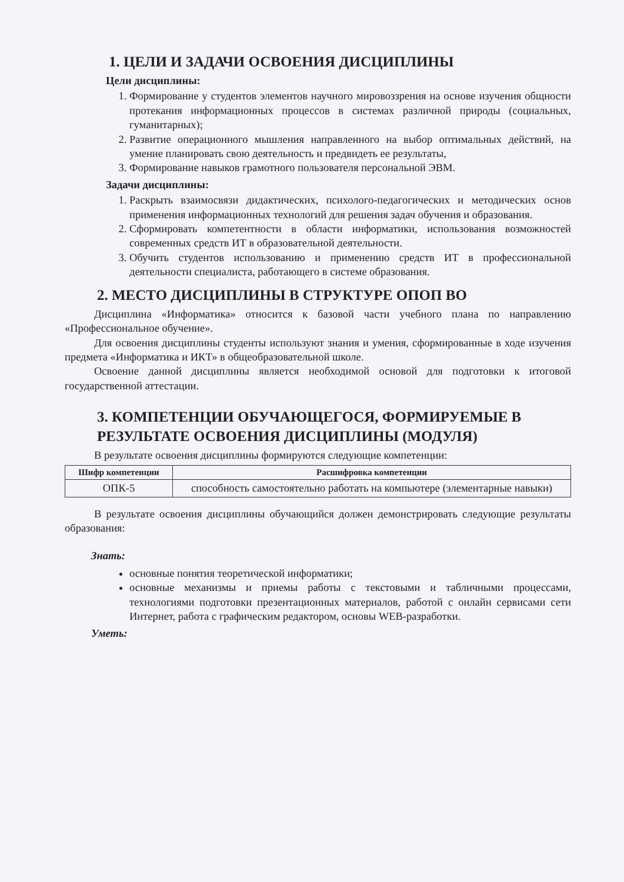1. ЦЕЛИ И ЗАДАЧИ ОСВОЕНИЯ ДИСЦИПЛИНЫ
Цели дисциплины:
1. Формирование у студентов элементов научного мировоззрения на основе изучения общности протекания информационных процессов в системах различной природы (социальных, гуманитарных);
2. Развитие операционного мышления направленного на выбор оптимальных действий, на умение планировать свою деятельность и предвидеть ее результаты,
3. Формирование навыков грамотного пользователя персональной ЭВМ.
Задачи дисциплины:
1. Раскрыть взаимосвязи дидактических, психолого-педагогических и методических основ применения информационных технологий для решения задач обучения и образования.
2. Сформировать компетентности в области информатики, использования возможностей современных средств ИТ в образовательной деятельности.
3. Обучить студентов использованию и применению средств ИТ в профессиональной деятельности специалиста, работающего в системе образования.
2. МЕСТО ДИСЦИПЛИНЫ В СТРУКТУРЕ ОПОП ВО
Дисциплина «Информатика» относится к базовой части учебного плана по направлению «Профессиональное обучение».
Для освоения дисциплины студенты используют знания и умения, сформированные в ходе изучения предмета «Информатика и ИКТ» в общеобразовательной школе.
Освоение данной дисциплины является необходимой основой для подготовки к итоговой государственной аттестации.
3. КОМПЕТЕНЦИИ ОБУЧАЮЩЕГОСЯ, ФОРМИРУЕМЫЕ В РЕЗУЛЬТАТЕ ОСВОЕНИЯ ДИСЦИПЛИНЫ (МОДУЛЯ)
В результате освоения дисциплины формируются следующие компетенции:
| Шифр компетенции | Расшифровка компетенции |
| --- | --- |
| ОПК-5 | способность самостоятельно работать на компьютере (элементарные навыки) |
В результате освоения дисциплины обучающийся должен демонстрировать следующие результаты образования:
Знать:
основные понятия теоретической информатики;
основные механизмы и приемы работы с текстовыми и табличными процессами, технологиями подготовки презентационных материалов, работой с онлайн сервисами сети Интернет, работа с графическим редактором, основы WEB-разработки.
Уметь: